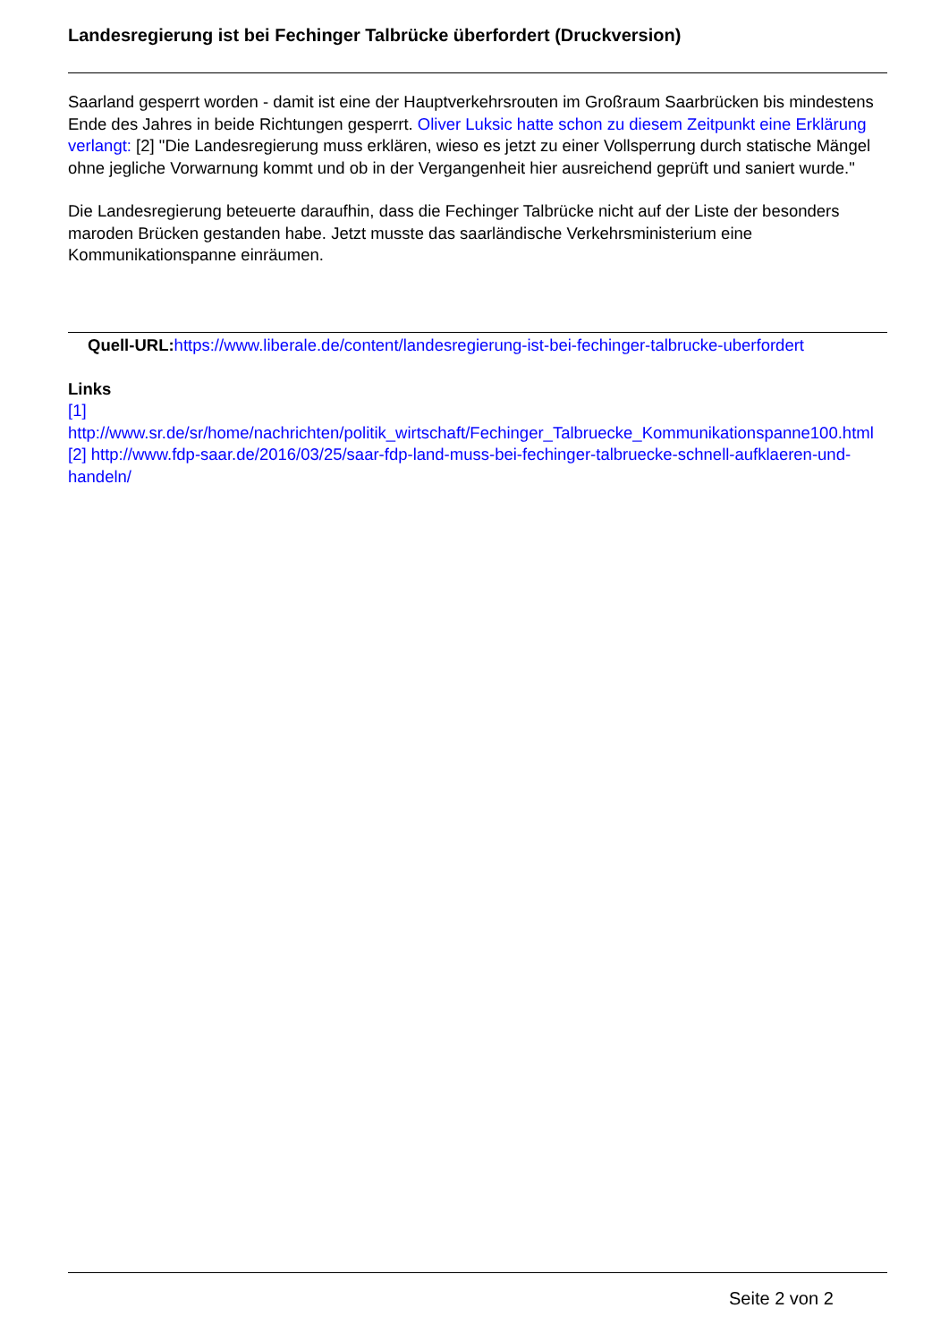Landesregierung ist bei Fechinger Talbrücke überfordert (Druckversion)
Saarland gesperrt worden - damit ist eine der Hauptverkehrsrouten im Großraum Saarbrücken bis mindestens Ende des Jahres in beide Richtungen gesperrt. Oliver Luksic hatte schon zu diesem Zeitpunkt eine Erklärung verlangt: [2] "Die Landesregierung muss erklären, wieso es jetzt zu einer Vollsperrung durch statische Mängel ohne jegliche Vorwarnung kommt und ob in der Vergangenheit hier ausreichend geprüft und saniert wurde."
Die Landesregierung beteuerte daraufhin, dass die Fechinger Talbrücke nicht auf der Liste der besonders maroden Brücken gestanden habe. Jetzt musste das saarländische Verkehrsministerium eine Kommunikationspanne einräumen.
Quell-URL: https://www.liberale.de/content/landesregierung-ist-bei-fechinger-talbrucke-uberfordert
Links
[1] http://www.sr.de/sr/home/nachrichten/politik_wirtschaft/Fechinger_Talbruecke_Kommunikationspanne100.html [2] http://www.fdp-saar.de/2016/03/25/saar-fdp-land-muss-bei-fechinger-talbruecke-schnell-aufklaeren-und-handeln/
Seite 2 von 2